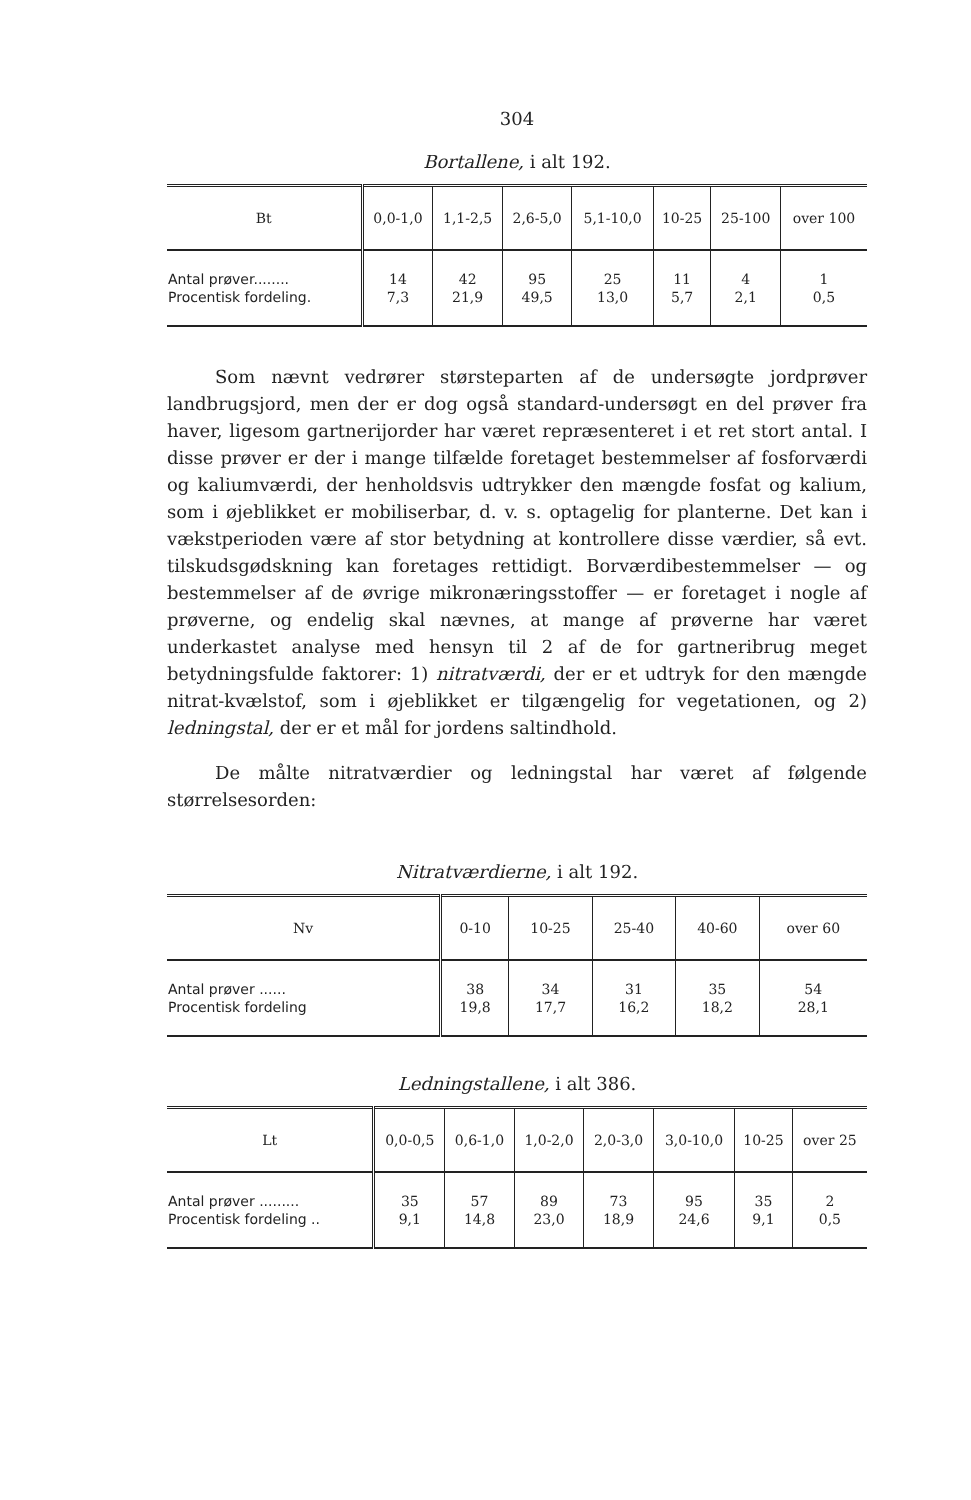304
Bortallene, i alt 192.
| Bt | 0,0-1,0 | 1,1-2,5 | 2,6-5,0 | 5,1-10,0 | 10-25 | 25-100 | over 100 |
| --- | --- | --- | --- | --- | --- | --- | --- |
| Antal prøver........ Procentisk fordeling. | 14 7,3 | 42 21,9 | 95 49,5 | 25 13,0 | 11 5,7 | 4 2,1 | 1 0,5 |
Som nævnt vedrører størsteparten af de undersøgte jordprøver landbrugsjord, men der er dog også standard-undersøgt en del prøver fra haver, ligesom gartnerijorder har været repræsenteret i et ret stort antal. I disse prøver er der i mange tilfælde foretaget bestemmelser af fosforværdi og kaliumværdi, der henholdsvis udtrykker den mængde fosfat og kalium, som i øjeblikket er mobiliserbar, d. v. s. optagelig for planterne. Det kan i vækstperioden være af stor betydning at kontrollere disse værdier, så evt. tilskudsgødskning kan foretages rettidigt. Borværdibestemmelser — og bestemmelser af de øvrige mikronæringsstoffer — er foretaget i nogle af prøverne, og endelig skal nævnes, at mange af prøverne har været underkastet analyse med hensyn til 2 af de for gartneribrug meget betydningsfulde faktorer: 1) nitratværdi, der er et udtryk for den mængde nitrat-kvælstof, som i øjeblikket er tilgængelig for vegetationen, og 2) ledningstal, der er et mål for jordens saltindhold.
De målte nitratværdier og ledningstal har været af følgende størrelsesorden:
Nitratværdierne, i alt 192.
| Nv | 0-10 | 10-25 | 25-40 | 40-60 | over 60 |
| --- | --- | --- | --- | --- | --- |
| Antal prøver ...... Procentisk fordeling | 38 19,8 | 34 17,7 | 31 16,2 | 35 18,2 | 54 28,1 |
Ledningstallene, i alt 386.
| Lt | 0,0-0,5 | 0,6-1,0 | 1,0-2,0 | 2,0-3,0 | 3,0-10,0 | 10-25 | over 25 |
| --- | --- | --- | --- | --- | --- | --- | --- |
| Antal prøver ......... Procentisk fordeling .. | 35 9,1 | 57 14,8 | 89 23,0 | 73 18,9 | 95 24,6 | 35 9,1 | 2 0,5 |